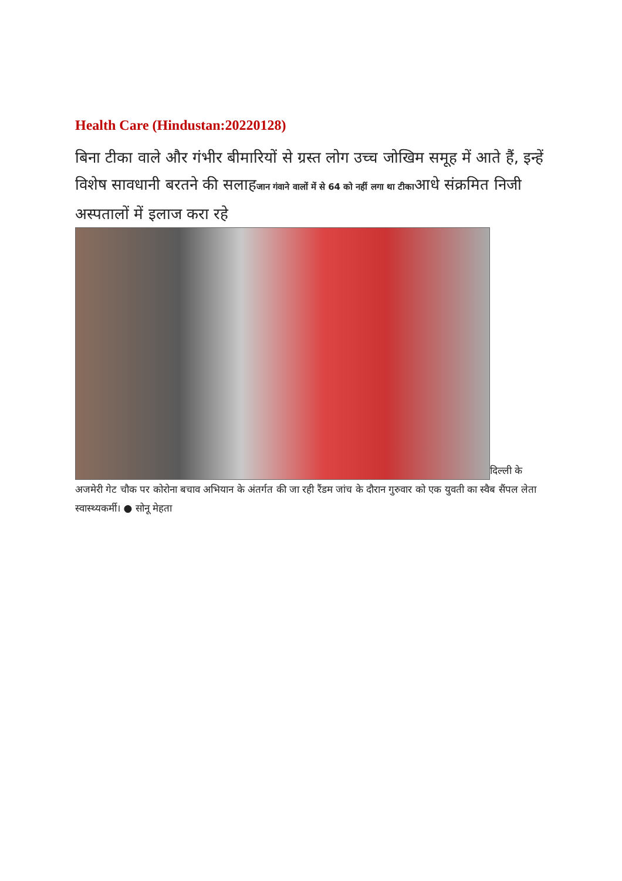Health Care (Hindustan:20220128)
बिना टीका वाले और गंभीर बीमारियों से ग्रस्त लोग उच्च जोखिम समूह में आते हैं, इन्हें विशेष सावधानी बरतने की सलाहजान गंवाने वालों में से 64 को नहीं लगा था टीकाआधे संक्रमित निजी अस्पतालों में इलाज करा रहे
दिल्ली के
अजमेरी गेट चौक पर कोरोना बचाव अभियान के अंतर्गत की जा रही रैंडम जांच के दौरान गुरुवार को एक युवती का स्वैब सैंपल लेता स्वास्थ्यकर्मी। ● सोनू मेहता